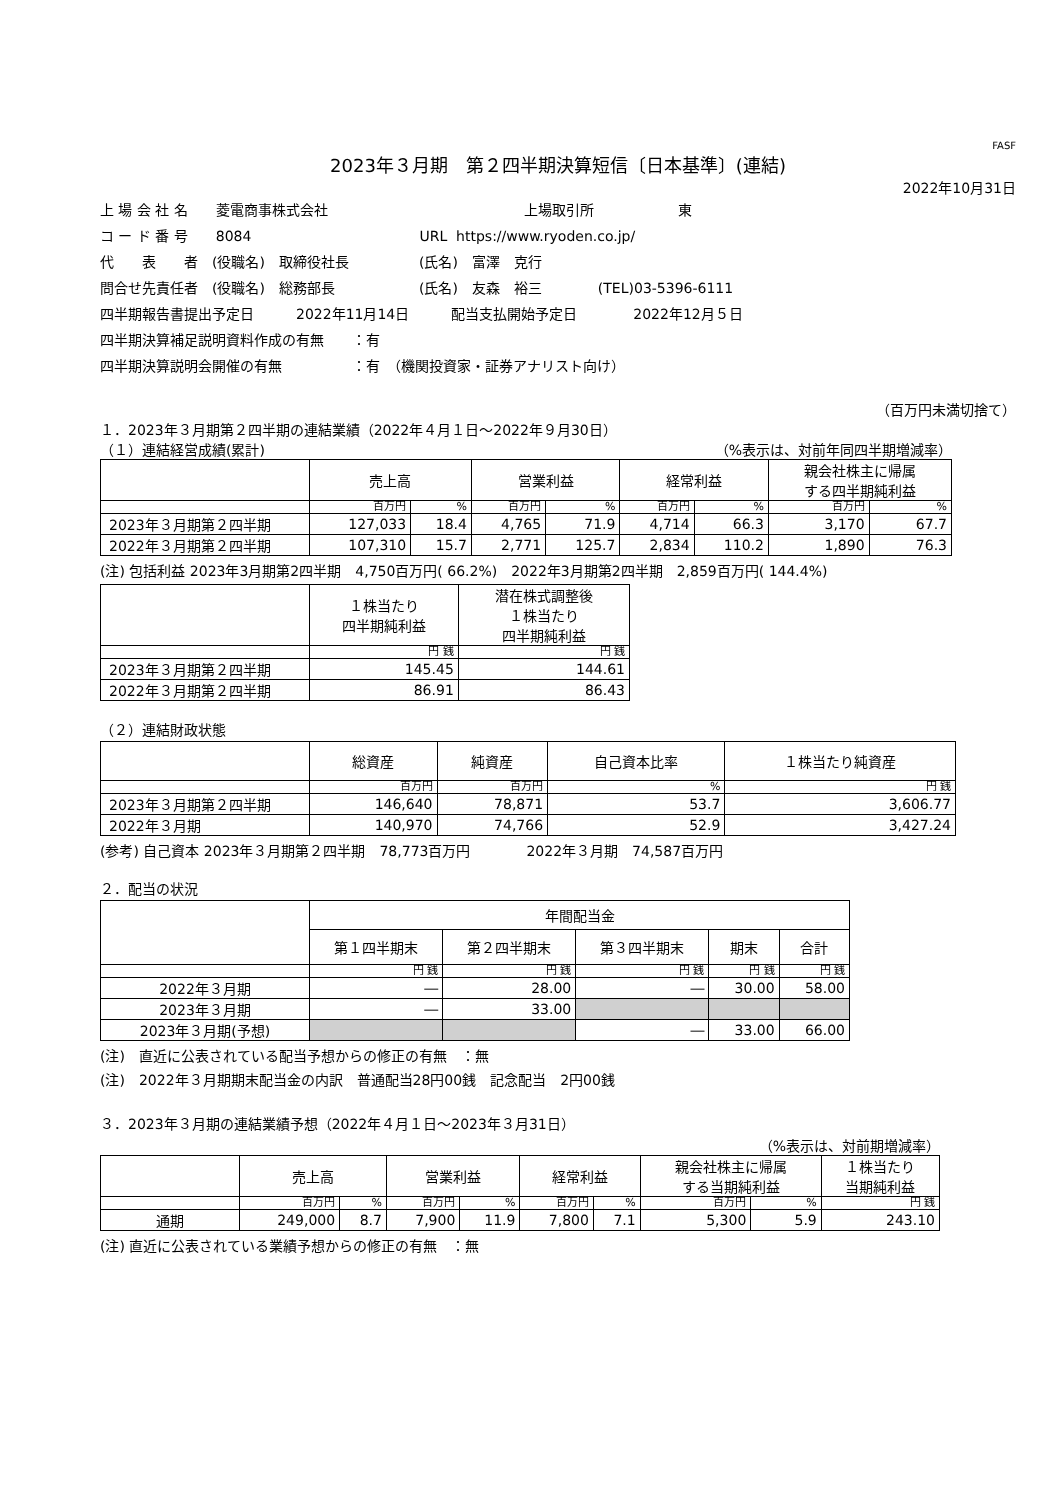FASF
2023年３月期　第２四半期決算短信〔日本基準〕(連結)
2022年10月31日
上 場 会 社 名　　菱電商事株式会社　　　　　　　　　　　　　　上場取引所　　　　　　東
コ ー ド 番 号　　8084　　　　　　　　　　　　URL https://www.ryoden.co.jp/
代　　表　　者　(役職名)　取締役社長　　　　　(氏名)　富澤　克行
問合せ先責任者　(役職名)　総務部長　　　　　　(氏名)　友森　裕三　　　　(TEL)03-5396-6111
四半期報告書提出予定日　　　2022年11月14日　　　配当支払開始予定日　　　　2022年12月５日
四半期決算補足説明資料作成の有無　　：有
四半期決算説明会開催の有無　　　　　：有　（機関投資家・証券アナリスト向け）
（百万円未満切捨て）
１．2023年３月期第２四半期の連結業績（2022年４月１日～2022年９月30日）
（１）連結経営成績(累計) （%表示は、対前年同四半期増減率）
| | 売上高 | | 営業利益 | | 経常利益 | | 親会社株主に帰属 する四半期純利益 | |
| --- | --- | --- | --- | --- | --- | --- | --- | --- |
| | 百万円 | % | 百万円 | % | 百万円 | % | 百万円 | % |
| 2023年３月期第２四半期 | 127,033 | 18.4 | 4,765 | 71.9 | 4,714 | 66.3 | 3,170 | 67.7 |
| 2022年３月期第２四半期 | 107,310 | 15.7 | 2,771 | 125.7 | 2,834 | 110.2 | 1,890 | 76.3 |
(注) 包括利益 2023年3月期第2四半期　4,750百万円( 66.2%)　2022年3月期第2四半期　2,859百万円( 144.4%)
| | １株当たり 四半期純利益 | 潜在株式調整後 １株当たり 四半期純利益 |
| --- | --- | --- |
| | 円 銭 | 円 銭 |
| 2023年３月期第２四半期 | 145.45 | 144.61 |
| 2022年３月期第２四半期 | 86.91 | 86.43 |
（２）連結財政状態
| | 総資産 | 純資産 | 自己資本比率 | １株当たり純資産 |
| --- | --- | --- | --- | --- |
| | 百万円 | 百万円 | % | 円 銭 |
| 2023年３月期第２四半期 | 146,640 | 78,871 | 53.7 | 3,606.77 |
| 2022年３月期 | 140,970 | 74,766 | 52.9 | 3,427.24 |
(参考) 自己資本 2023年３月期第２四半期　78,773百万円　　　　2022年３月期　74,587百万円
２．配当の状況
| | 年間配当金 | | | | |
| --- | --- | --- | --- | --- | --- |
| | 第１四半期末 | 第２四半期末 | 第３四半期末 | 期末 | 合計 |
| | 円 銭 | 円 銭 | 円 銭 | 円 銭 | 円 銭 |
| 2022年３月期 | ― | 28.00 | ― | 30.00 | 58.00 |
| 2023年３月期 | ― | 33.00 | | | |
| 2023年３月期(予想) | | | ― | 33.00 | 66.00 |
(注)　直近に公表されている配当予想からの修正の有無　：無
(注)　2022年３月期期末配当金の内訳　普通配当28円00銭　記念配当　2円00銭
３．2023年３月期の連結業績予想（2022年４月１日～2023年３月31日）
（%表示は、対前期増減率）
| | 売上高 | | 営業利益 | | 経常利益 | | 親会社株主に帰属 する当期純利益 | | １株当たり 当期純利益 |
| --- | --- | --- | --- | --- | --- | --- | --- | --- | --- |
| | 百万円 | % | 百万円 | % | 百万円 | % | 百万円 | % | 円 銭 |
| 通期 | 249,000 | 8.7 | 7,900 | 11.9 | 7,800 | 7.1 | 5,300 | 5.9 | 243.10 |
(注) 直近に公表されている業績予想からの修正の有無　：無